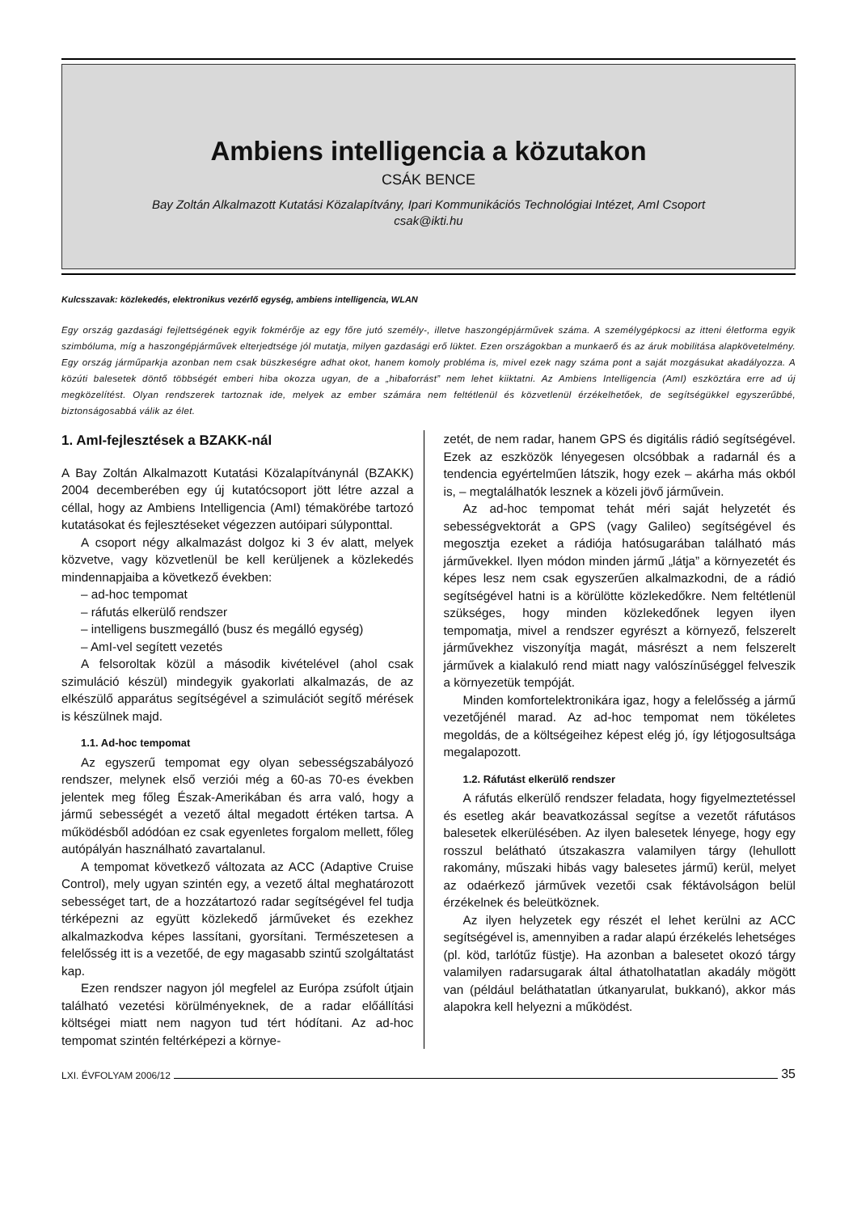Ambiens intelligencia a közutakon
CSÁK BENCE
Bay Zoltán Alkalmazott Kutatási Közalapítvány, Ipari Kommunikációs Technológiai Intézet, AmI Csoport
csak@ikti.hu
Kulcsszavak: közlekedés, elektronikus vezérlő egység, ambiens intelligencia, WLAN
Egy ország gazdasági fejlettségének egyik fokmérője az egy főre jutó személy-, illetve haszongépjárművek száma. A személygépkocsi az itteni életforma egyik szimbóluma, míg a haszongépjárművek elterjedtsége jól mutatja, milyen gazdasági erő lüktet. Ezen országokban a munkaerő és az áruk mobilitása alapkövetelmény. Egy ország járműparkja azonban nem csak büszkeségre adhat okot, hanem komoly probléma is, mivel ezek nagy száma pont a saját mozgásukat akadályozza. A közúti balesetek döntő többségét emberi hiba okozza ugyan, de a „hibaforrást” nem lehet kiiktatni. Az Ambiens Intelligencia (AmI) eszköztára erre ad új megközelítést. Olyan rendszerek tartoznak ide, melyek az ember számára nem feltétlenül és közvetlenül érzékelhetőek, de segítségükkel egyszerűbbé, biztonságosabbá válik az élet.
1. AmI-fejlesztések a BZAKK-nál
A Bay Zoltán Alkalmazott Kutatási Közalapítványnál (BZAKK) 2004 decemberében egy új kutatócsoport jött létre azzal a céllal, hogy az Ambiens Intelligencia (AmI) témakörébe tartozó kutatásokat és fejlesztéseket végezzen autóipari súlyponttal.
A csoport négy alkalmazást dolgoz ki 3 év alatt, melyek közvetve, vagy közvetlenül be kell kerüljenek a közlekedés mindennapjaiba a következő években:
– ad-hoc tempomat
– ráfutás elkerülő rendszer
– intelligens buszmegálló (busz és megálló egység)
– AmI-vel segített vezetés
A felsoroltak közül a második kivételével (ahol csak szimuláció készül) mindegyik gyakorlati alkalmazás, de az elkészülő apparátus segítségével a szimulációt segítő mérések is készülnek majd.
1.1. Ad-hoc tempomat
Az egyszerű tempomat egy olyan sebességszabályozó rendszer, melynek első verziói még a 60-as 70-es években jelentek meg főleg Észak-Amerikában és arra való, hogy a jármű sebességét a vezető által megadott értéken tartsa. A működésből adódóan ez csak egyenletes forgalom mellett, főleg autópályán használható zavartalanul.
A tempomat következő változata az ACC (Adaptive Cruise Control), mely ugyan szintén egy, a vezető által meghatározott sebességet tart, de a hozzátartozó radar segítségével fel tudja térképezni az együtt közlekedő járműveket és ezekhez alkalmazkodva képes lassítani, gyorsítani. Természetesen a felelősség itt is a vezetőé, de egy magasabb szintű szolgáltatást kap.
Ezen rendszer nagyon jól megfelel az Európa zsúfolt útjain található vezetési körülményeknek, de a radar előállítási költségei miatt nem nagyon tud tért hódítani. Az ad-hoc tempomat szintén feltérképezi a környe-
zetét, de nem radar, hanem GPS és digitális rádió segítségével. Ezek az eszközök lényegesen olcsóbbak a radarnál és a tendencia egyértelműen látszik, hogy ezek – akárha más okból is, – megtalálhatók lesznek a közeli jövő járművein.
Az ad-hoc tempomat tehát méri saját helyzetét és sebességvektorát a GPS (vagy Galileo) segítségével és megosztja ezeket a rádiója hatósugarában található más járművekkel. Ilyen módon minden jármű „látja” a környezetét és képes lesz nem csak egyszerűen alkalmazkodni, de a rádió segítségével hatni is a körülötte közlekedőkre. Nem feltétlenül szükséges, hogy minden közlekedőnek legyen ilyen tempomatja, mivel a rendszer egyrészt a környező, felszerelt járművekhez viszonyítja magát, másrészt a nem felszerelt járművek a kialakuló rend miatt nagy valószínűséggel felveszik a környezetük tempóját.
Minden komfortelektronikára igaz, hogy a felelősség a jármű vezetőjénél marad. Az ad-hoc tempomat nem tökéletes megoldás, de a költségeihez képest elég jó, így létjogosultsága megalapozott.
1.2. Ráfutást elkerülő rendszer
A ráfutás elkerülő rendszer feladata, hogy figyelmeztetéssel és esetleg akár beavatkozással segítse a vezetőt ráfutásos balesetek elkerülésében. Az ilyen balesetek lényege, hogy egy rosszul belátható útszakaszra valamilyen tárgy (lehullott rakomány, műszaki hibás vagy balesetes jármű) kerül, melyet az odaérkező járművek vezetői csak féktávolságon belül érzékelnek és beleütköznek.
Az ilyen helyzetek egy részét el lehet kerülni az ACC segítségével is, amennyiben a radar alapú érzékelés lehetséges (pl. köd, tarlótűz füstje). Ha azonban a balesetet okozó tárgy valamilyen radarsugarak által áthatolhatatlan akadály mögött van (például beláthatatlan útkanyarulat, bukkanó), akkor más alapokra kell helyezni a működést.
LXI. ÉVFOLYAM 2006/12 35